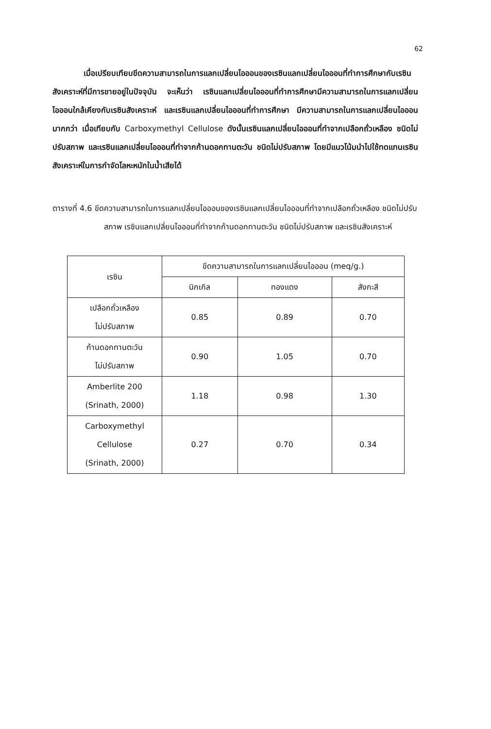62
เมื่อเปรียบเทียบขีดความสามารถในการแลกเปลี่ยนไอออนของเรซินแลกเปลี่ยนไอออนที่ทำการศึกษากับเรซินสังเคราะห์ที่มีการขายอยู่ในปัจจุบัน จะเห็นว่า เรซินแลกเปลี่ยนไอออนที่ทำการศึกษามีความสามารถในการแลกเปลี่ยนไอออนใกล้เคียงกับเรซินสังเคราะห์ และเรซินแลกเปลี่ยนไอออนที่ทำการศึกษา มีความสามารถในการแลกเปลี่ยนไอออนมากกว่า เมื่อเทียบกับ Carboxymethyl Cellulose ดังนั้นเรซินแลกเปลี่ยนไอออนที่ทำจากเปลือกถั่วเหลือง ชนิดไม่ปรับสภาพ และเรซินแลกเปลี่ยนไอออนที่ทำจากก้านดอกทานตะวัน ชนิดไม่ปรับสภาพ โดยมีแนวโน้มนำไปใช้ทดแทนเรซินสังเคราะห์ในการกำจัดโลหะหนักในน้ำเสียได้
ตารางที่ 4.6 ขีดความสามารถในการแลกเปลี่ยนไอออนของเรซินแลกเปลี่ยนไอออนที่ทำจากเปลือกถั่วเหลือง ชนิดไม่ปรับสภาพ เรซินแลกเปลี่ยนไอออนที่ทำจากก้านดอกทานตะวัน ชนิดไม่ปรับสภาพ และเรซินสังเคราะห์
| เรซิน | ขีดความสามารถในการแลกเปลี่ยนไอออน (meq/g.) | | |
| --- | --- | --- | --- |
| | นิกเกิล | ทองแดง | สังกะสี |
| เปลือกถั่วเหลือง ไม่ปรับสภาพ | 0.85 | 0.89 | 0.70 |
| ก้านดอกทานตะวัน ไม่ปรับสภาพ | 0.90 | 1.05 | 0.70 |
| Amberlite 200 (Srinath, 2000) | 1.18 | 0.98 | 1.30 |
| Carboxymethyl Cellulose (Srinath, 2000) | 0.27 | 0.70 | 0.34 |